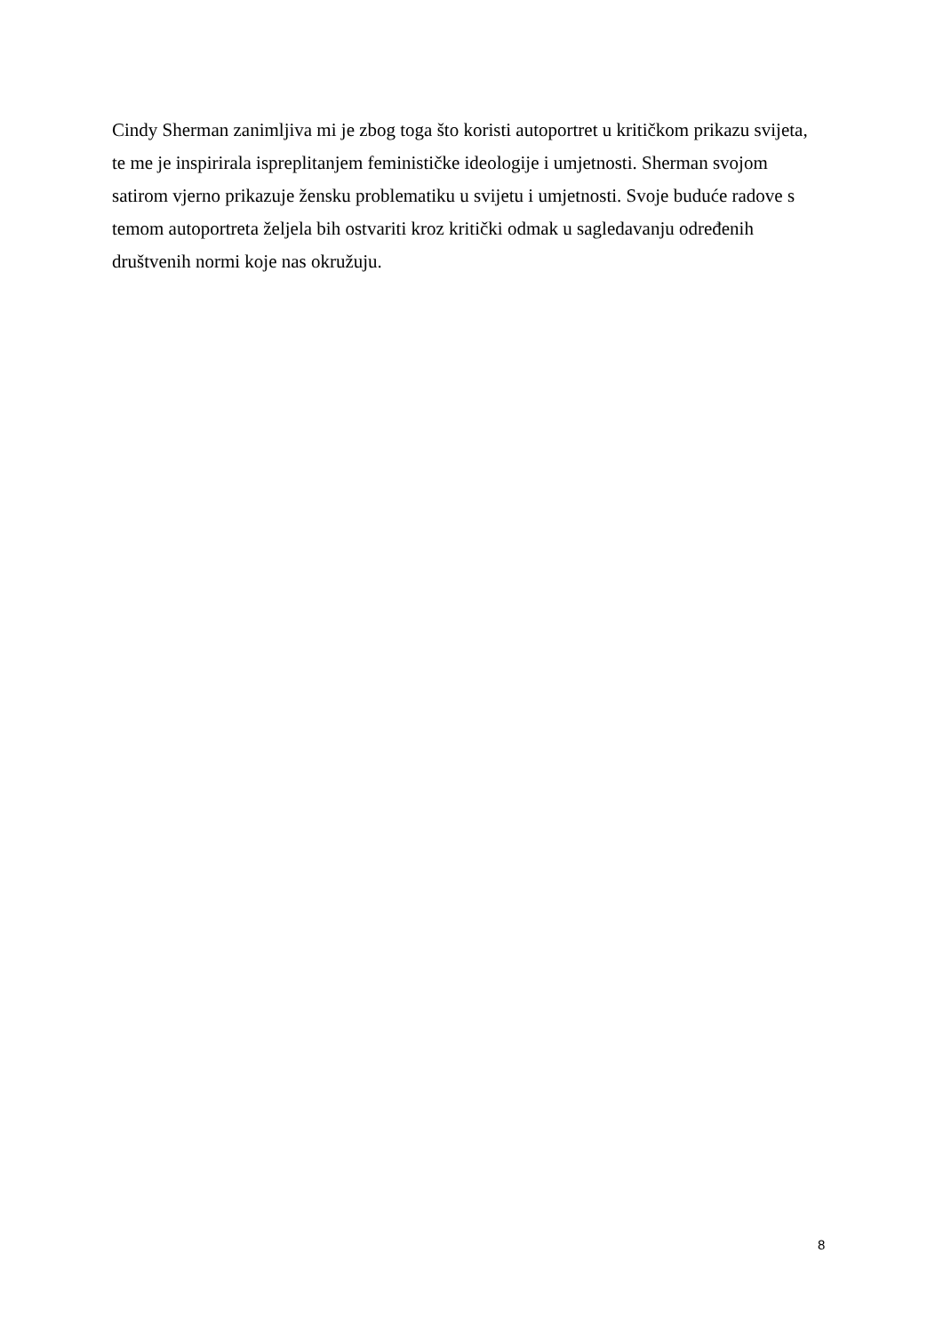Cindy Sherman zanimljiva mi je zbog toga što koristi autoportret u kritičkom prikazu svijeta,
te me je inspirirala ispreplitanjem feminističke ideologije i umjetnosti. Sherman svojom
satirom vjerno prikazuje žensku problematiku u svijetu i umjetnosti. Svoje buduće radove s
temom autoportreta željela bih ostvariti kroz kritički odmak u sagledavanju određenih
društvenih normi koje nas okružuju.
8